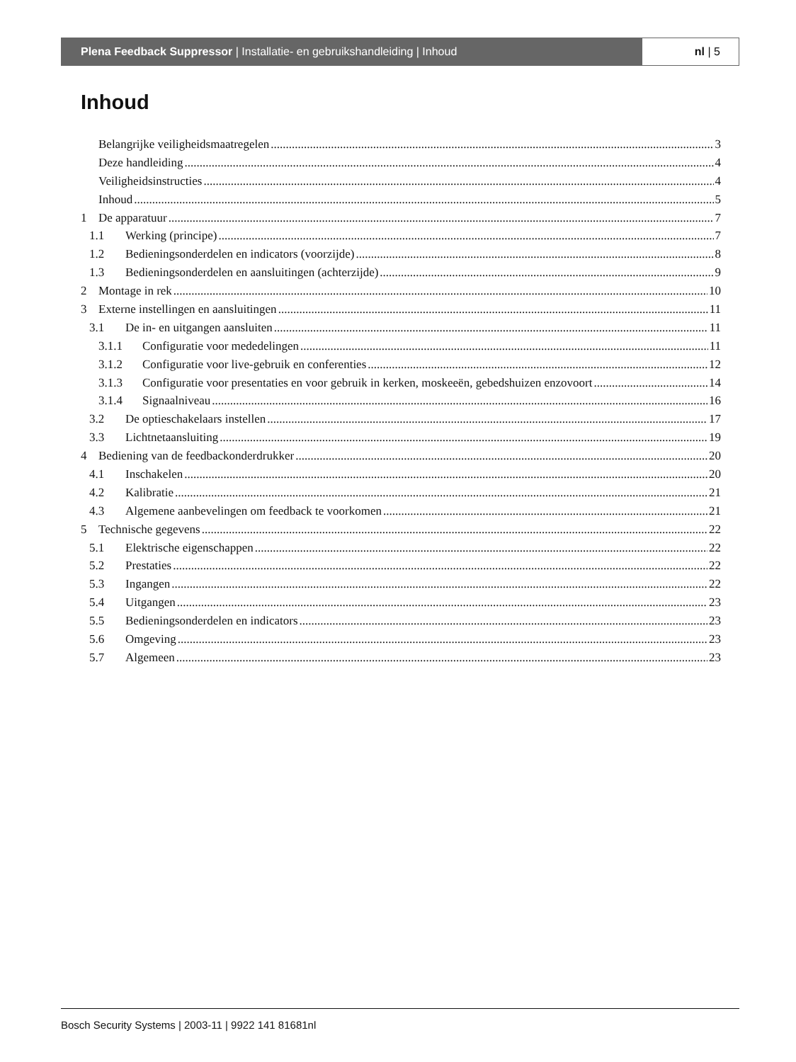Plena Feedback Suppressor | Installatie- en gebruikshandleiding | Inhoud
nl | 5
Inhoud
Belangrijke veiligheidsmaatregelen 3
Deze handleiding 4
Veiligheidsinstructies 4
Inhoud 5
1 De apparatuur 7
1.1 Werking (principe) 7
1.2 Bedieningsonderdelen en indicators (voorzijde) 8
1.3 Bedieningsonderdelen en aansluitingen (achterzijde) 9
2 Montage in rek 10
3 Externe instellingen en aansluitingen 11
3.1 De in- en uitgangen aansluiten 11
3.1.1 Configuratie voor mededelingen 11
3.1.2 Configuratie voor live-gebruik en conferenties 12
3.1.3 Configuratie voor presentaties en voor gebruik in kerken, moskeeën, gebedshuizen enzovoort 14
3.1.4 Signaalniveau 16
3.2 De optieschakelaars instellen 17
3.3 Lichtnetaansluiting 19
4 Bediening van de feedbackonderdrukker 20
4.1 Inschakelen 20
4.2 Kalibratie 21
4.3 Algemene aanbevelingen om feedback te voorkomen 21
5 Technische gegevens 22
5.1 Elektrische eigenschappen 22
5.2 Prestaties 22
5.3 Ingangen 22
5.4 Uitgangen 23
5.5 Bedieningsonderdelen en indicators 23
5.6 Omgeving 23
5.7 Algemeen 23
Bosch Security Systems | 2003-11 | 9922 141 81681nl